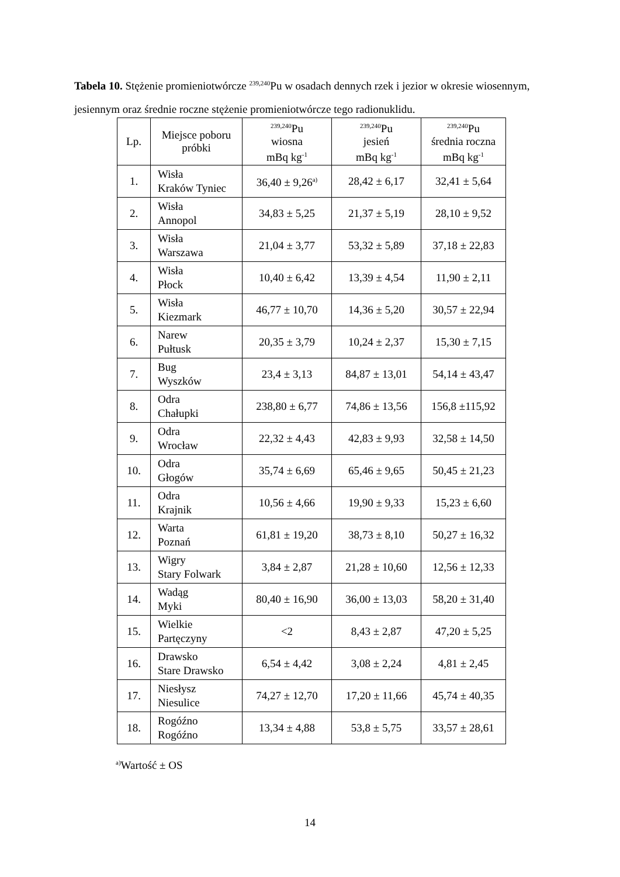Tabela 10. Stężenie promieniotwórcze <sup>239,240</sup>Pu w osadach dennych rzek i jezior w okresie wiosennym, jesiennym oraz średnie roczne stężenie promieniotwórcze tego radionuklidu.
| Lp. | Miejsce poboru próbki | <sup>239,240</sup>Pu wiosna mBq kg<sup>-1</sup> | <sup>239,240</sup>Pu jesień mBq kg<sup>-1</sup> | <sup>239,240</sup>Pu średnia roczna mBq kg<sup>-1</sup> |
| --- | --- | --- | --- | --- |
| 1. | Wisła Kraków Tyniec | 36,40 ± 9,26<sup>a)</sup> | 28,42 ± 6,17 | 32,41 ± 5,64 |
| 2. | Wisła Annopol | 34,83 ± 5,25 | 21,37 ± 5,19 | 28,10 ± 9,52 |
| 3. | Wisła Warszawa | 21,04 ± 3,77 | 53,32 ± 5,89 | 37,18 ± 22,83 |
| 4. | Wisła Płock | 10,40 ± 6,42 | 13,39 ± 4,54 | 11,90 ± 2,11 |
| 5. | Wisła Kiezmark | 46,77 ± 10,70 | 14,36 ± 5,20 | 30,57 ± 22,94 |
| 6. | Narew Pułtusk | 20,35 ± 3,79 | 10,24 ± 2,37 | 15,30 ± 7,15 |
| 7. | Bug Wyszków | 23,4 ± 3,13 | 84,87 ± 13,01 | 54,14 ± 43,47 |
| 8. | Odra Chałupki | 238,80 ± 6,77 | 74,86 ± 13,56 | 156,8 ±115,92 |
| 9. | Odra Wrocław | 22,32 ± 4,43 | 42,83 ± 9,93 | 32,58 ± 14,50 |
| 10. | Odra Głogów | 35,74 ± 6,69 | 65,46 ± 9,65 | 50,45 ± 21,23 |
| 11. | Odra Krajnik | 10,56 ± 4,66 | 19,90 ± 9,33 | 15,23 ± 6,60 |
| 12. | Warta Poznań | 61,81 ± 19,20 | 38,73 ± 8,10 | 50,27 ± 16,32 |
| 13. | Wigry Stary Folwark | 3,84 ± 2,87 | 21,28 ± 10,60 | 12,56 ± 12,33 |
| 14. | Wadąg Myki | 80,40 ± 16,90 | 36,00 ± 13,03 | 58,20 ± 31,40 |
| 15. | Wielkie Partęczyny | <2 | 8,43 ± 2,87 | 47,20 ± 5,25 |
| 16. | Drawsko Stare Drawsko | 6,54 ± 4,42 | 3,08 ± 2,24 | 4,81 ± 2,45 |
| 17. | Niesłysz Niesulice | 74,27 ± 12,70 | 17,20 ± 11,66 | 45,74 ± 40,35 |
| 18. | Rogóźno Rogóźno | 13,34 ± 4,88 | 53,8 ± 5,75 | 33,57 ± 28,61 |
<sup>a)</sup> Wartość ± OS
14